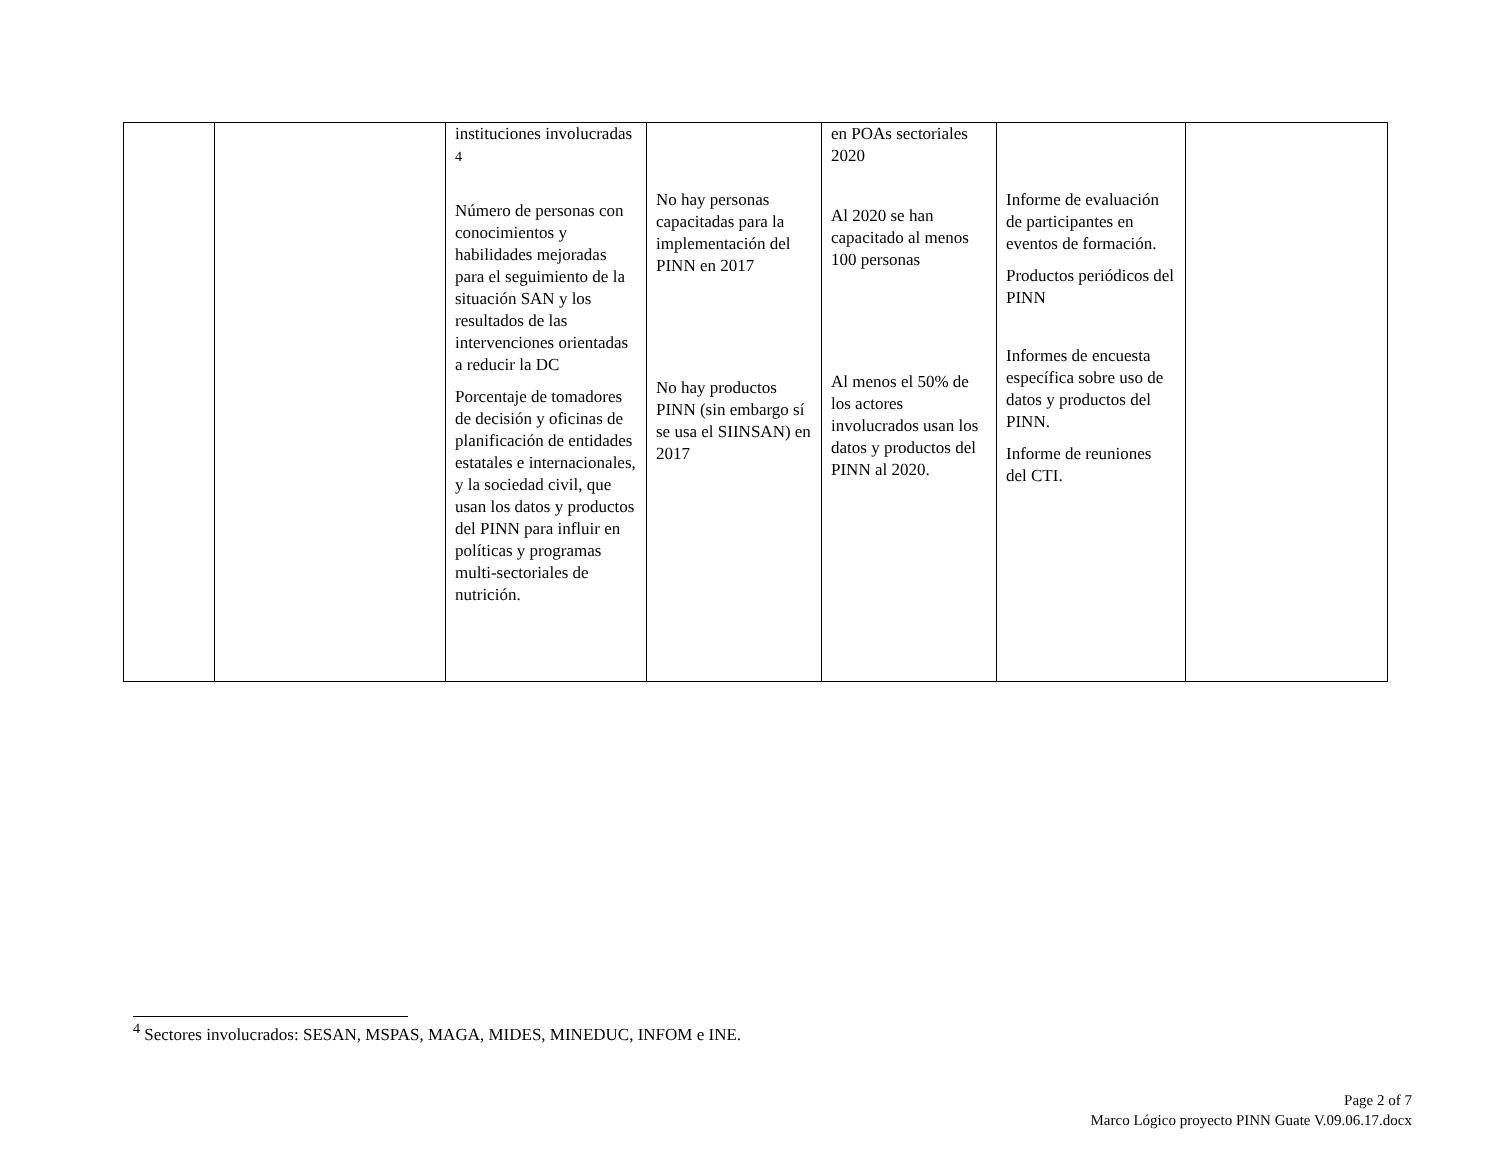| | | instituciones involucradas <sup>4</sup> Número de personas con conocimientos y habilidades mejoradas para el seguimiento de la situación SAN y los resultados de las intervenciones orientadas a reducir la DC Porcentaje de tomadores de decisión y oficinas de planificación de entidades estatales e internacionales, y la sociedad civil, que usan los datos y productos del PINN para influir en políticas y programas multi-sectoriales de nutrición. | No hay personas capacitadas para la implementación del PINN en 2017 No hay productos PINN (sin embargo sí se usa el SIINSAN) en 2017 | en POAs sectoriales 2020 Al 2020 se han capacitado al menos 100 personas Al menos el 50% de los actores involucrados usan los datos y productos del PINN al 2020. | Informe de evaluación de participantes en eventos de formación. Productos periódicos del PINN Informes de encuesta específica sobre uso de datos y productos del PINN. Informe de reuniones del CTI. | |
<sup>4</sup> Sectores involucrados: SESAN, MSPAS, MAGA, MIDES, MINEDUC, INFOM e INE.
Page 2 of 7
Marco Lógico proyecto PINN Guate V.09.06.17.docx